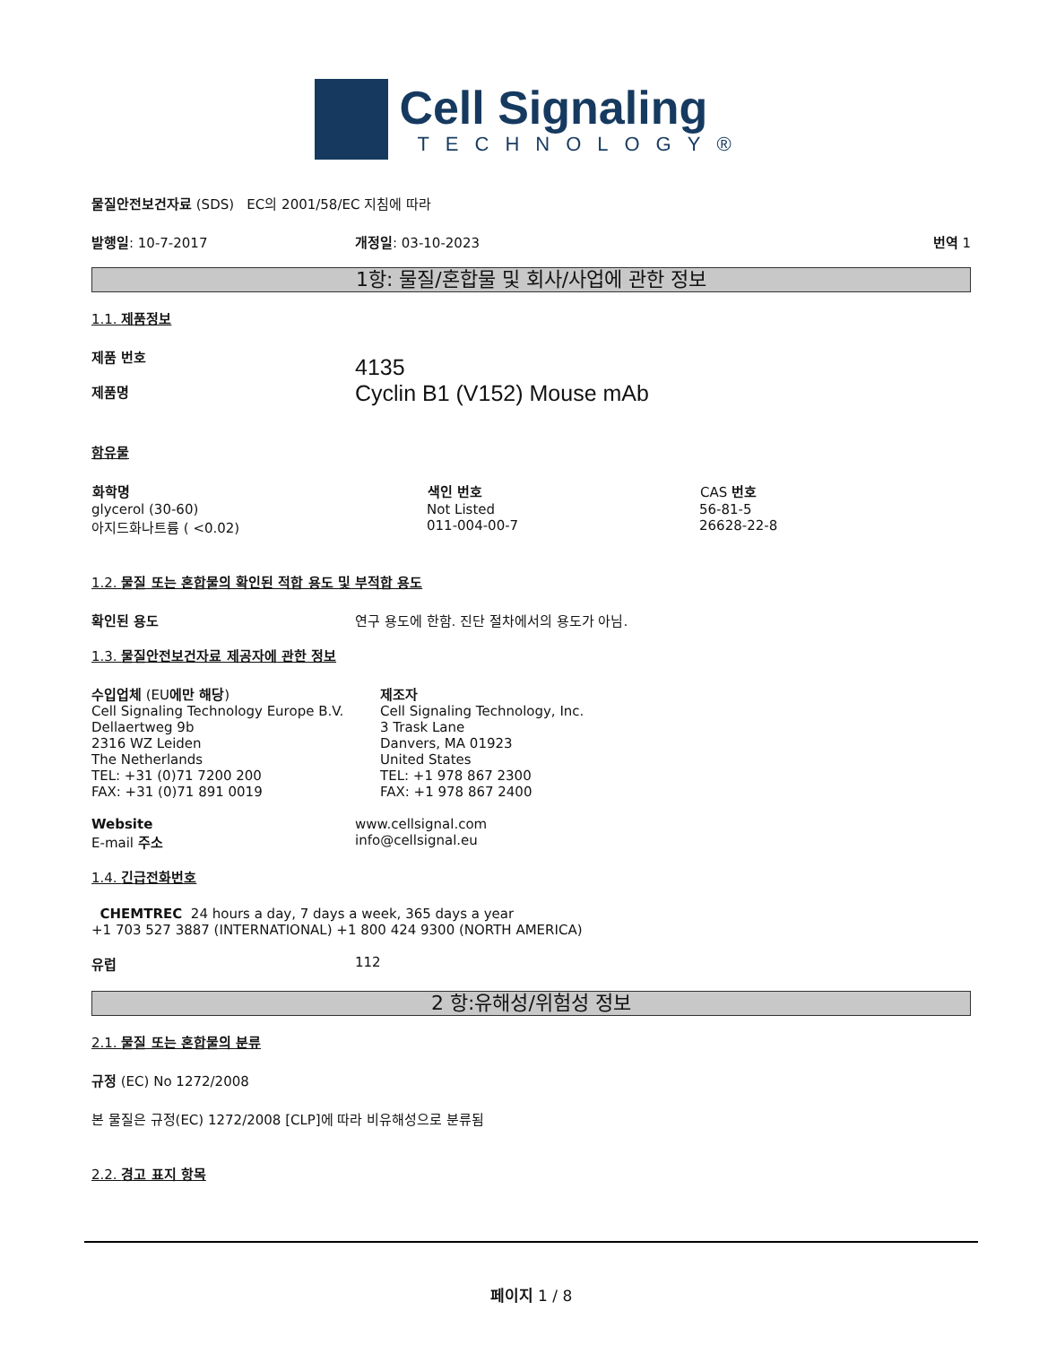Cell Signaling
TECHNOLOGY®
물질안전보건자료 (SDS) EC의 2001/58/EC 지침에 따라
발행일: 10-7-2017 개정일: 03-10-2023 번역 1
1항: 물질/혼합물 및 회사/사업에 관한 정보
1.1. 제품정보
제품 번호
제품명
4135
Cyclin B1 (V152) Mouse mAb
함유물
| 화학명 | 색인 번호 | CAS 번호 |
| --- | --- | --- |
| glycerol (30-60) | Not Listed | 56-81-5 |
| 아지드화나트륨 ( <0.02) | 011-004-00-7 | 26628-22-8 |
1.2. 물질 또는 혼합물의 확인된 적합 용도 및 부적합 용도
확인된 용도 연구 용도에 한함. 진단 절차에서의 용도가 아님.
1.3. 물질안전보건자료 제공자에 관한 정보
수입업체 (EU에만 해당)
Cell Signaling Technology Europe B.V.
Dellaertweg 9b
2316 WZ Leiden
The Netherlands
TEL: +31 (0)71 7200 200
FAX: +31 (0)71 891 0019
제조자
Cell Signaling Technology, Inc.
3 Trask Lane
Danvers, MA 01923
United States
TEL: +1 978 867 2300
FAX: +1 978 867 2400
Website
E-mail 주소
www.cellsignal.com
info@cellsignal.eu
1.4. 긴급전화번호
CHEMTREC 24 hours a day, 7 days a week, 365 days a year
+1 703 527 3887 (INTERNATIONAL) +1 800 424 9300 (NORTH AMERICA)
유럽 112
2 항:유해성/위험성 정보
2.1. 물질 또는 혼합물의 분류
규정 (EC) No 1272/2008
본 물질은 규정(EC) 1272/2008 [CLP]에 따라 비유해성으로 분류됨
2.2. 경고 표지 항목
페이지 1 / 8